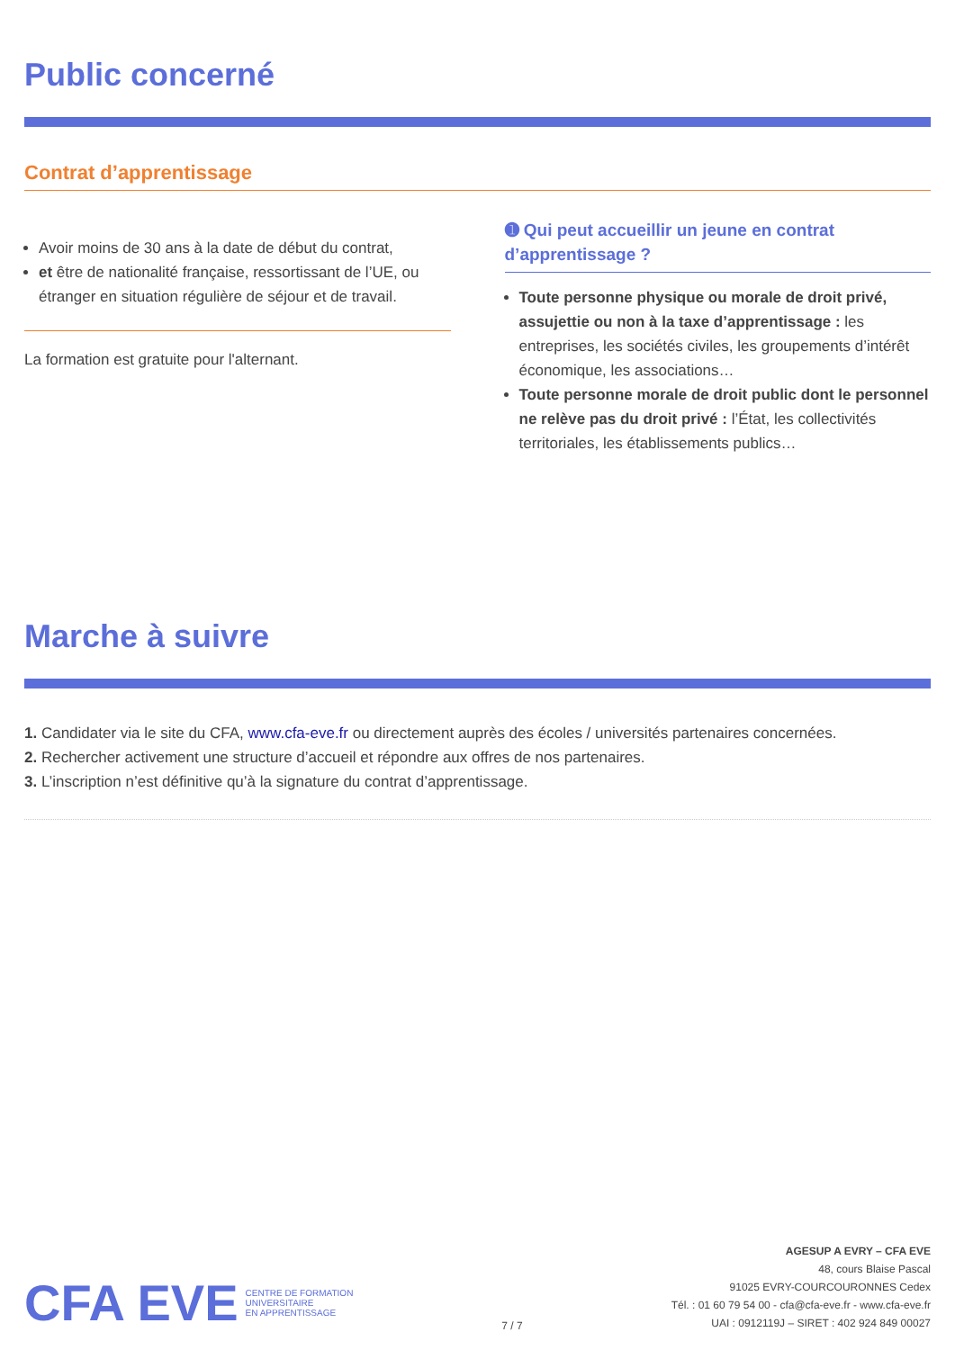Public concerné
Contrat d’apprentissage
Avoir moins de 30 ans à la date de début du contrat,
et être de nationalité française, ressortissant de l’UE, ou étranger en situation régulière de séjour et de travail.
La formation est gratuite pour l'alternant.
➊ Qui peut accueillir un jeune en contrat d’apprentissage ?
Toute personne physique ou morale de droit privé, assujettie ou non à la taxe d’apprentissage : les entreprises, les sociétés civiles, les groupements d’intérêt économique, les associations…
Toute personne morale de droit public dont le personnel ne relève pas du droit privé : l’État, les collectivités territoriales, les établissements publics…
Marche à suivre
1. Candidater via le site du CFA, www.cfa-eve.fr ou directement auprès des écoles / universités partenaires concernées.
2. Rechercher activement une structure d’accueil et répondre aux offres de nos partenaires.
3. L’inscription n’est définitive qu’à la signature du contrat d’apprentissage.
CFA EVE CENTRE DE FORMATION
UNIVERSITAIRE
EN APPRENTISSAGE
7 / 7
AGESUP A EVRY – CFA EVE
48, cours Blaise Pascal
91025 EVRY-COURCOURONNES Cedex
Tél. : 01 60 79 54 00 - cfa@cfa-eve.fr - www.cfa-eve.fr
UAI : 0912119J – SIRET : 402 924 849 00027